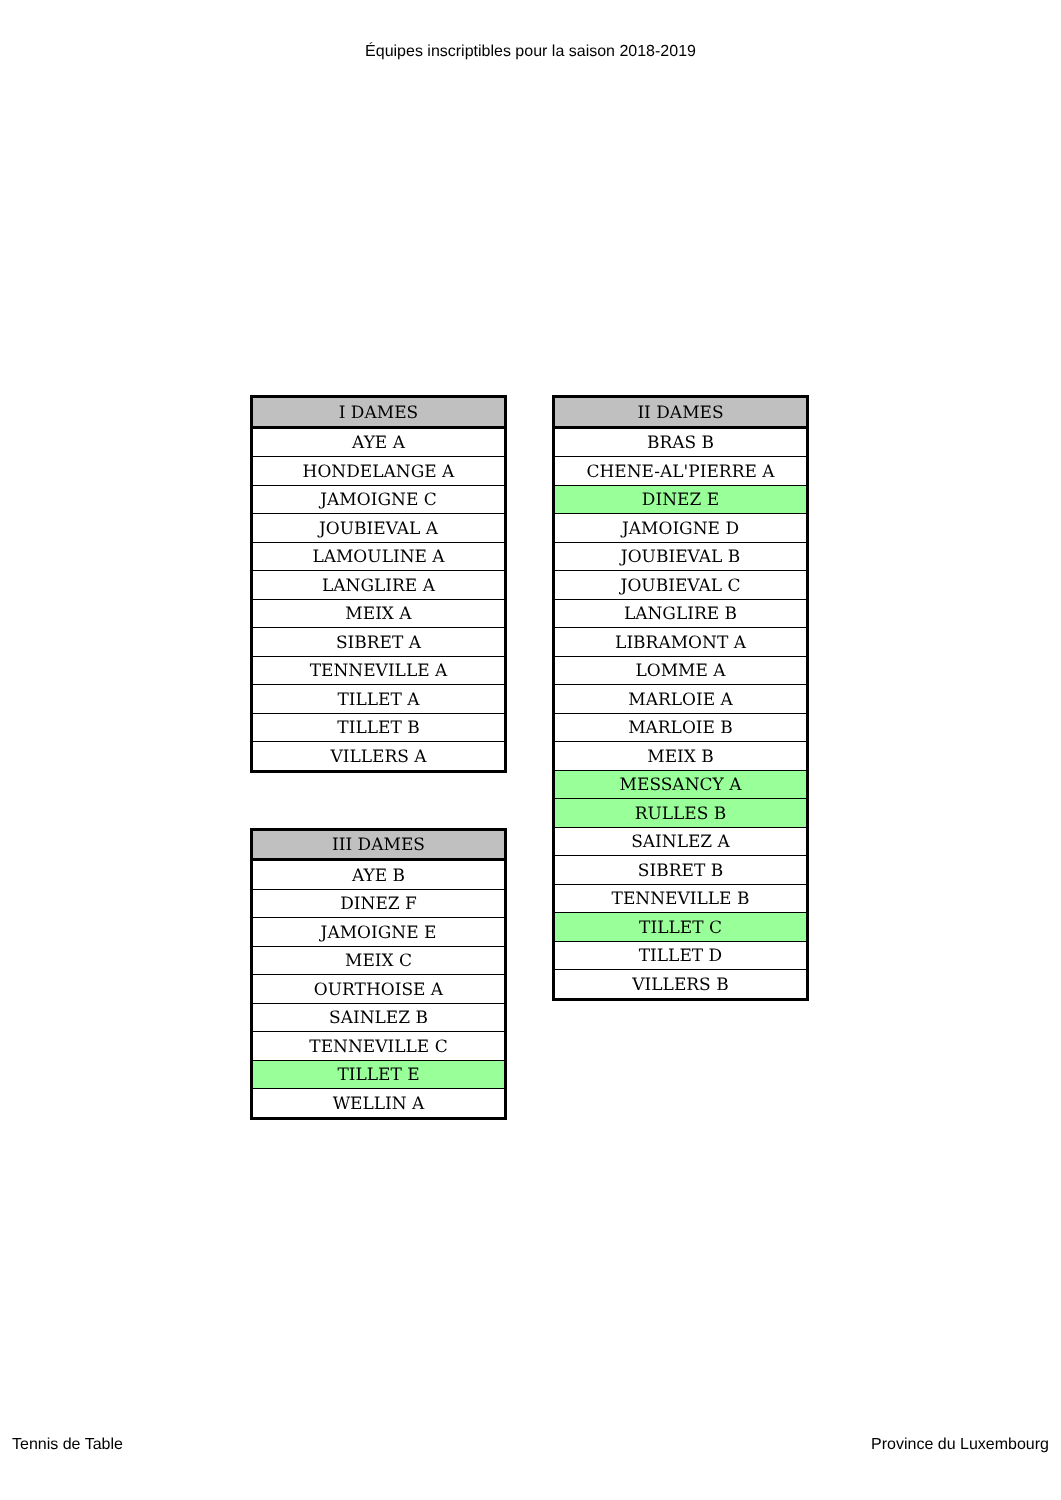Équipes inscriptibles pour la saison 2018-2019
| I DAMES |
| --- |
| AYE A |
| HONDELANGE A |
| JAMOIGNE C |
| JOUBIEVAL A |
| LAMOULINE A |
| LANGLIRE A |
| MEIX A |
| SIBRET A |
| TENNEVILLE A |
| TILLET A |
| TILLET B |
| VILLERS A |
| III DAMES |
| --- |
| AYE B |
| DINEZ F |
| JAMOIGNE E |
| MEIX C |
| OURTHOISE A |
| SAINLEZ B |
| TENNEVILLE C |
| TILLET E |
| WELLIN A |
| II DAMES |
| --- |
| BRAS B |
| CHENE-AL'PIERRE A |
| DINEZ E |
| JAMOIGNE D |
| JOUBIEVAL B |
| JOUBIEVAL C |
| LANGLIRE B |
| LIBRAMONT A |
| LOMME A |
| MARLOIE A |
| MARLOIE B |
| MEIX B |
| MESSANCY A |
| RULLES B |
| SAINLEZ A |
| SIBRET B |
| TENNEVILLE B |
| TILLET C |
| TILLET D |
| VILLERS B |
Tennis de Table Province du Luxembourg